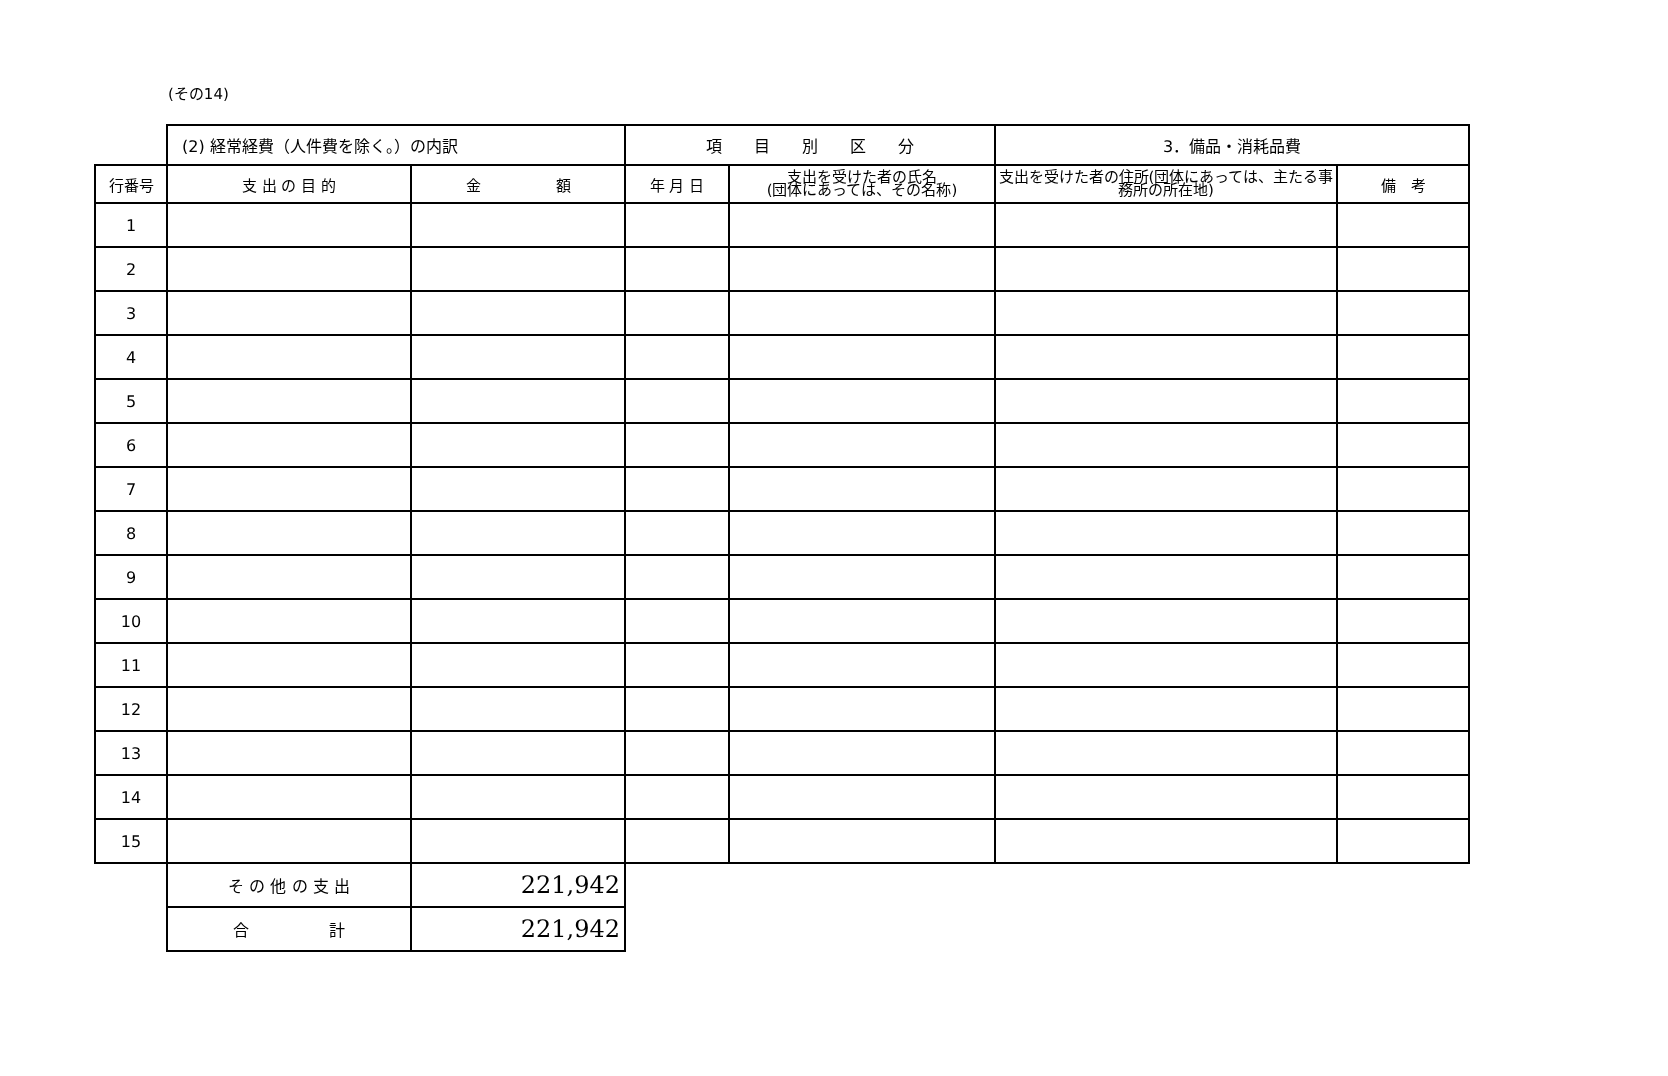(その14)
| | (2) 経常経費（人件費を除く。）の内訳 | | 項 目 別 区 分 | | 3．備品・消耗品費 | |
| 行番号 | 支 出 の 目 的 | 金 額 | 年 月 日 | 支出を受けた者の氏名 (団体にあっては、その名称) | 支出を受けた者の住所(団体にあっては、主たる事務所の所在地) | 備 考 |
| 1 | | | | | | |
| 2 | | | | | | |
| 3 | | | | | | |
| 4 | | | | | | |
| 5 | | | | | | |
| 6 | | | | | | |
| 7 | | | | | | |
| 8 | | | | | | |
| 9 | | | | | | |
| 10 | | | | | | |
| 11 | | | | | | |
| 12 | | | | | | |
| 13 | | | | | | |
| 14 | | | | | | |
| 15 | | | | | | |
| | そ の 他 の 支 出 | 221,942 | | | | |
| | 合 計 | 221,942 | | | | |